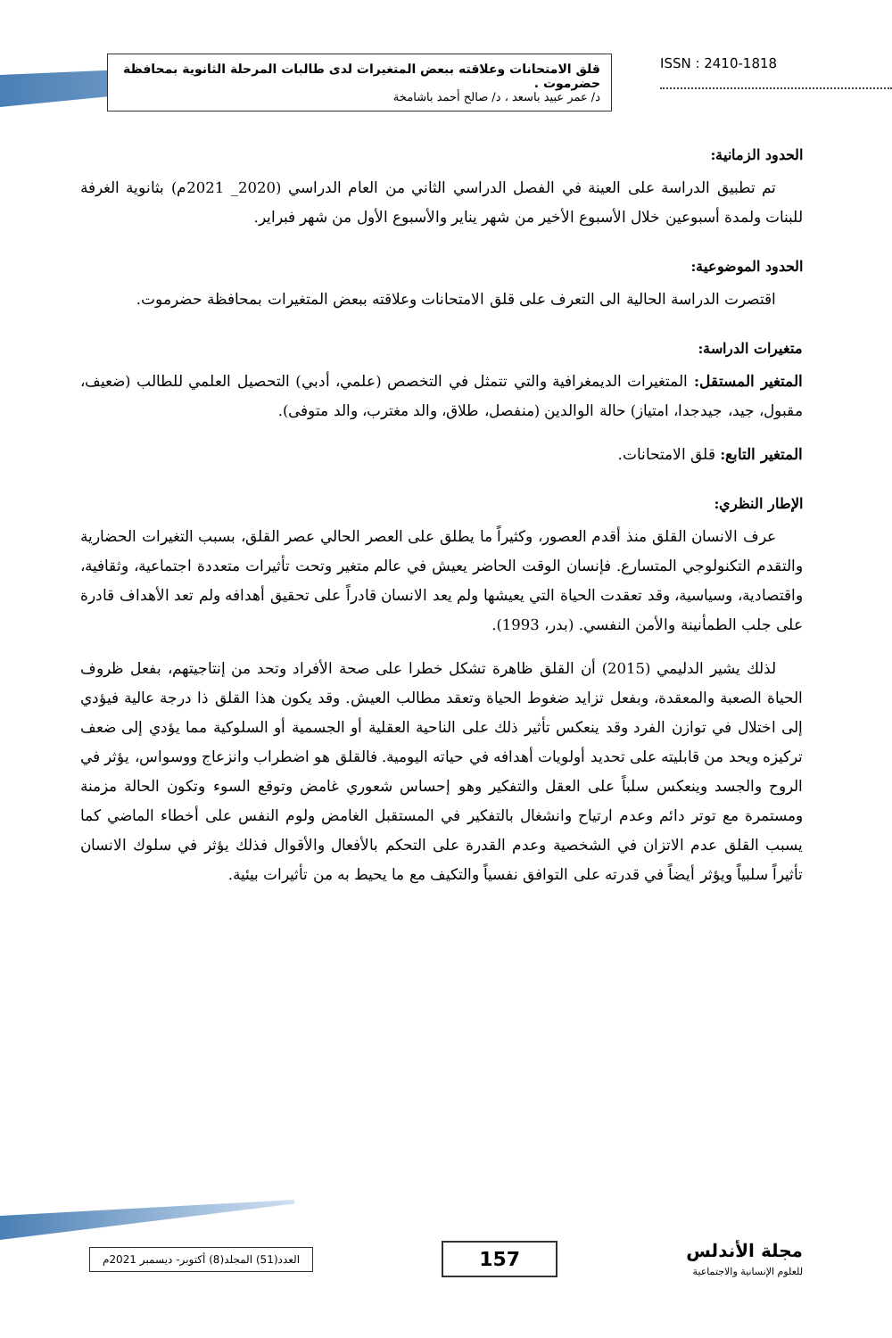قلق الامتحانات وعلاقته ببعض المتغيرات لدى طالبات المرحلة الثانوية بمحافظة حضرموت .
د/ عمر عبيد باسعد ، د/ صالح أحمد باشامخة
ISSN : 2410-1818
الحدود الزمانية:
تم تطبيق الدراسة على العينة في الفصل الدراسي الثاني من العام الدراسي (2020_ 2021م) بثانوية الغرفة للبنات ولمدة أسبوعين خلال الأسبوع الأخير من شهر يناير والأسبوع الأول من شهر فبراير.
الحدود الموضوعية:
اقتصرت الدراسة الحالية الى التعرف على قلق الامتحانات وعلاقته ببعض المتغيرات بمحافظة حضرموت.
متغيرات الدراسة:
المتغير المستقل: المتغيرات الديمغرافية والتي تتمثل في التخصص (علمي، أدبي) التحصيل العلمي للطالب (ضعيف، مقبول، جيد، جيدجدا، امتياز) حالة الوالدين (منفصل، طلاق، والد مغترب، والد متوفى).
المتغير التابع: قلق الامتحانات.
الإطار النظري:
عرف الانسان القلق منذ أقدم العصور، وكثيراً ما يطلق على العصر الحالي عصر القلق، بسبب التغيرات الحضارية والتقدم التكنولوجي المتسارع. فإنسان الوقت الحاضر يعيش في عالم متغير وتحت تأثيرات متعددة اجتماعية، وثقافية، واقتصادية، وسياسية، وقد تعقدت الحياة التي يعيشها ولم يعد الانسان قادراً على تحقيق أهدافه ولم تعد الأهداف قادرة على جلب الطمأنينة والأمن النفسي. (بدر، 1993).
لذلك يشير الدليمي (2015) أن القلق ظاهرة تشكل خطرا على صحة الأفراد وتحد من إنتاجيتهم، بفعل ظروف الحياة الصعبة والمعقدة، وبفعل تزايد ضغوط الحياة وتعقد مطالب العيش. وقد يكون هذا القلق ذا درجة عالية فيؤدي إلى اختلال في توازن الفرد وقد ينعكس تأثير ذلك على الناحية العقلية أو الجسمية أو السلوكية مما يؤدي إلى ضعف تركيزه ويحد من قابليته على تحديد أولويات أهدافه في حياته اليومية. فالقلق هو اضطراب وانزعاج ووسواس، يؤثر في الروح والجسد وينعكس سلباً على العقل والتفكير وهو إحساس شعوري غامض وتوقع السوء وتكون الحالة مزمنة ومستمرة مع توتر دائم وعدم ارتياح وانشغال بالتفكير في المستقبل الغامض ولوم النفس على أخطاء الماضي كما يسبب القلق عدم الاتزان في الشخصية وعدم القدرة على التحكم بالأفعال والأقوال فذلك يؤثر في سلوك الانسان تأثيراً سلبياً ويؤثر أيضاً في قدرته على التوافق نفسياً والتكيف مع ما يحيط به من تأثيرات بيئية.
مجلة الأندلس
للعلوم الإنسانية والاجتماعية
157
العدد(51) المجلد(8) أكتوبر- ديسمبر 2021م